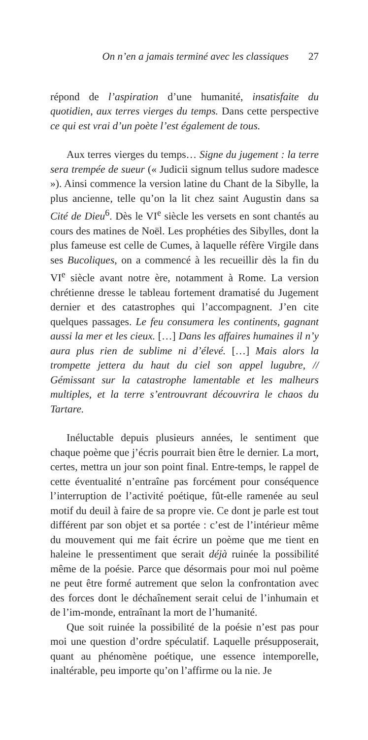On n’en a jamais terminé avec les classiques 27
répond de l’aspiration d’une humanité, insatisfaite du quotidien, aux terres vierges du temps. Dans cette perspective ce qui est vrai d’un poète l’est également de tous.
Aux terres vierges du temps… Signe du jugement : la terre sera trempée de sueur (« Judicii signum tellus sudore madesce »). Ainsi commence la version latine du Chant de la Sibylle, la plus ancienne, telle qu’on la lit chez saint Augustin dans sa Cité de Dieu<sup>6</sup>. Dès le VI<sup>e</sup> siècle les versets en sont chantés au cours des matines de Noël. Les prophéties des Sibylles, dont la plus fameuse est celle de Cumes, à laquelle réfère Virgile dans ses Bucoliques, on a commencé à les recueillir dès la fin du VI<sup>e</sup> siècle avant notre ère, notamment à Rome. La version chrétienne dresse le tableau fortement dramatisé du Jugement dernier et des catastrophes qui l’accompagnent. J’en cite quelques passages. Le feu consumera les continents, gagnant aussi la mer et les cieux. […] Dans les affaires humaines il n’y aura plus rien de sublime ni d’élevé. […] Mais alors la trompette jettera du haut du ciel son appel lugubre, // Gémissant sur la catastrophe lamentable et les malheurs multiples, et la terre s’entrouvrant découvrira le chaos du Tartare.
Inéluctable depuis plusieurs années, le sentiment que chaque poème que j’écris pourrait bien être le dernier. La mort, certes, mettra un jour son point final. Entre-temps, le rappel de cette éventualité n’entraîne pas forcément pour conséquence l’interruption de l’activité poétique, fût-elle ramenée au seul motif du deuil à faire de sa propre vie. Ce dont je parle est tout différent par son objet et sa portée : c’est de l’intérieur même du mouvement qui me fait écrire un poème que me tient en haleine le pressentiment que serait déjà ruinée la possibilité même de la poésie. Parce que désormais pour moi nul poème ne peut être formé autrement que selon la confrontation avec des forces dont le déchaînement serait celui de l’inhumain et de l’im-monde, entraînant la mort de l’humanité.
Que soit ruinée la possibilité de la poésie n’est pas pour moi une question d’ordre spéculatif. Laquelle présupposerait, quant au phénomène poétique, une essence intemporelle, inaltérable, peu importe qu’on l’affirme ou la nie. Je